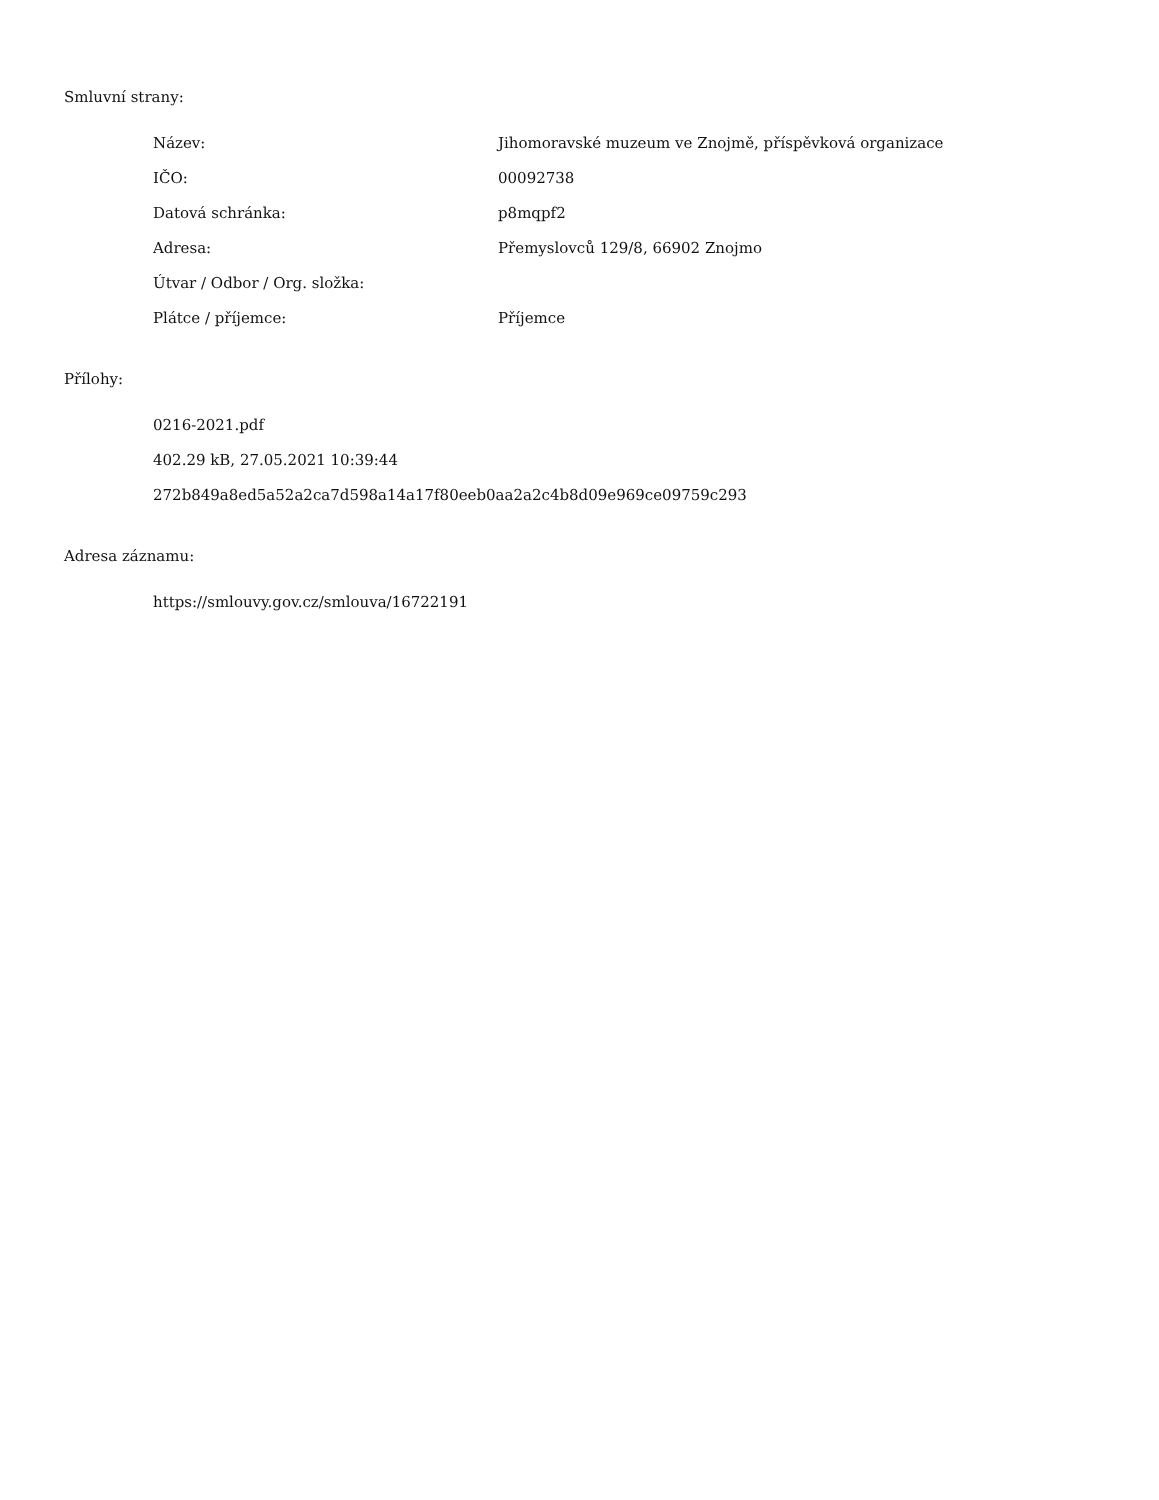Smluvní strany:
| Název: | Jihomoravské muzeum ve Znojmě, příspěvková organizace |
| IČO: | 00092738 |
| Datová schránka: | p8mqpf2 |
| Adresa: | Přemyslovců 129/8, 66902 Znojmo |
| Útvar / Odbor / Org. složka: | |
| Plátce / příjemce: | Příjemce |
Přílohy:
0216-2021.pdf
402.29 kB, 27.05.2021 10:39:44
272b849a8ed5a52a2ca7d598a14a17f80eeb0aa2a2c4b8d09e969ce09759c293
Adresa záznamu:
https://smlouvy.gov.cz/smlouva/16722191